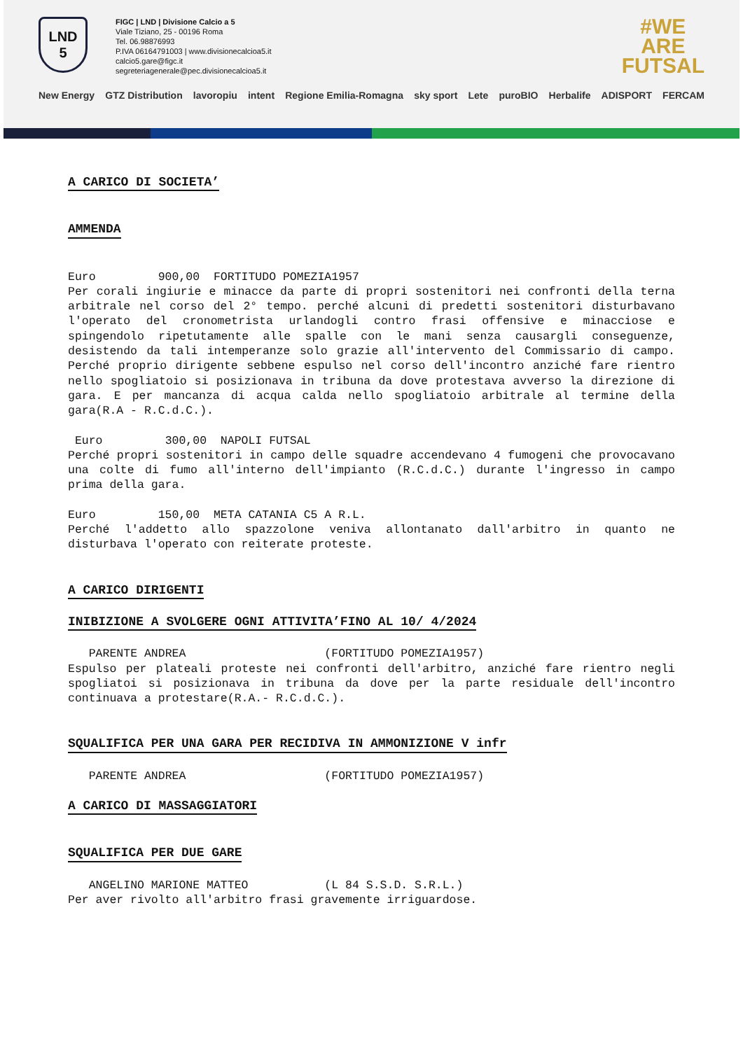LND
5
FIGC | LND | Divisione Calcio a 5
Viale Tiziano, 25 - 00196 Roma
Tel. 06.98876993
P.IVA 06164791003 | www.divisionecalcioa5.it
calcio5.gare@figc.it
segreteriagenerale@pec.divisionecalcioa5.it
#WE
ARE
FUTSAL
New Energy GTZ Distribution lavoropiu intent Regione Emilia-Romagna sky sport Lete puroBIO Herbalife ADISPORT FERCAM
A CARICO DI SOCIETA’
AMMENDA
Euro 900,00 FORTITUDO POMEZIA1957
Per corali ingiurie e minacce da parte di propri sostenitori nei confronti della terna arbitrale nel corso del 2° tempo. perché alcuni di predetti sostenitori disturbavano l'operato del cronometrista urlandogli contro frasi offensive e minacciose e spingendolo ripetutamente alle spalle con le mani senza causargli conseguenze, desistendo da tali intemperanze solo grazie all'intervento del Commissario di campo. Perché proprio dirigente sebbene espulso nel corso dell'incontro anziché fare rientro nello spogliatoio si posizionava in tribuna da dove protestava avverso la direzione di gara. E per mancanza di acqua calda nello spogliatoio arbitrale al termine della gara(R.A - R.C.d.C.).
Euro 300,00 NAPOLI FUTSAL
Perché propri sostenitori in campo delle squadre accendevano 4 fumogeni che provocavano una colte di fumo all'interno dell'impianto (R.C.d.C.) durante l'ingresso in campo prima della gara.
Euro 150,00 META CATANIA C5 A R.L.
Perché l'addetto allo spazzolone veniva allontanato dall'arbitro in quanto ne disturbava l'operato con reiterate proteste.
A CARICO DIRIGENTI
INIBIZIONE A SVOLGERE OGNI ATTIVITA’FINO AL 10/ 4/2024
PARENTE ANDREA (FORTITUDO POMEZIA1957)
Espulso per plateali proteste nei confronti dell'arbitro, anziché fare rientro negli spogliatoi si posizionava in tribuna da dove per la parte residuale dell'incontro continuava a protestare(R.A.- R.C.d.C.).
SQUALIFICA PER UNA GARA PER RECIDIVA IN AMMONIZIONE V infr
PARENTE ANDREA (FORTITUDO POMEZIA1957)
A CARICO DI MASSAGGIATORI
SQUALIFICA PER DUE GARE
ANGELINO MARIONE MATTEO (L 84 S.S.D. S.R.L.)
Per aver rivolto all'arbitro frasi gravemente irriguardose.